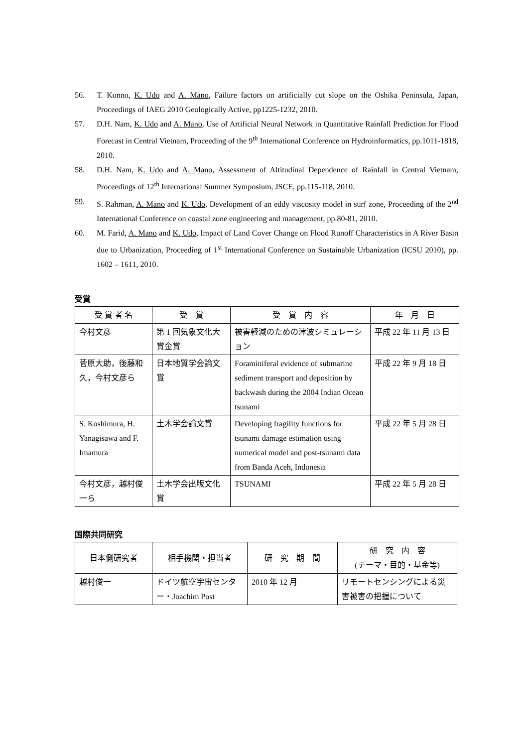56. T. Konno, K. Udo and A. Mano, Failure factors on artificially cut slope on the Oshika Peninsula, Japan, Proceedings of IAEG 2010 Geologically Active, pp1225-1232, 2010.
57. D.H. Nam, K. Udo and A. Mano, Use of Artificial Neural Network in Quantitative Rainfall Prediction for Flood Forecast in Central Vietnam, Proceeding of the 9<sup>th</sup> International Conference on Hydroinformatics, pp.1011-1818, 2010.
58. D.H. Nam, K. Udo and A. Mano, Assessment of Altitudinal Dependence of Rainfall in Central Vietnam, Proceedings of 12<sup>th</sup> International Summer Symposium, JSCE, pp.115-118, 2010.
59. S. Rahman, A. Mano and K. Udo, Development of an eddy viscosity model in surf zone, Proceeding of the 2<sup>nd</sup> International Conference on coastal zone engineering and management, pp.80-81, 2010.
60. M. Farid, A. Mano and K. Udo, Impact of Land Cover Change on Flood Runoff Characteristics in A River Basin due to Urbanization, Proceeding of 1<sup>st</sup> International Conference on Sustainable Urbanization (ICSU 2010), pp. 1602 – 1611, 2010.
受賞
| 受 賞 者 名 | 受 賞 | 受 賞 内 容 | 年 月 日 |
| --- | --- | --- | --- |
| 今村文彦 | 第 1 回気象文化大賞金賞 | 被害軽減のための津波シミュレーション | 平成 22 年 11 月 13 日 |
| 菅原大助，後藤和久，今村文彦ら | 日本地質学会論文賞 | Foraminiferal evidence of submarine sediment transport and deposition by backwash during the 2004 Indian Ocean tsunami | 平成 22 年 9 月 18 日 |
| S. Koshimura, H. Yanagisawa and F. Imamura | 土木学会論文賞 | Developing fragility functions for tsunami damage estimation using numerical model and post-tsunami data from Banda Aceh, Indonesia | 平成 22 年 5 月 28 日 |
| 今村文彦，越村俊一ら | 土木学会出版文化賞 | TSUNAMI | 平成 22 年 5 月 28 日 |
国際共同研究
| 日本側研究者 | 相手機関・担当者 | 研 究 期 間 | 研 究 内 容 (テーマ・目的・基金等) |
| --- | --- | --- | --- |
| 越村俊一 | ドイツ航空宇宙センター・Joachim Post | 2010 年 12 月 | リモートセンシングによる災害被害の把握について |